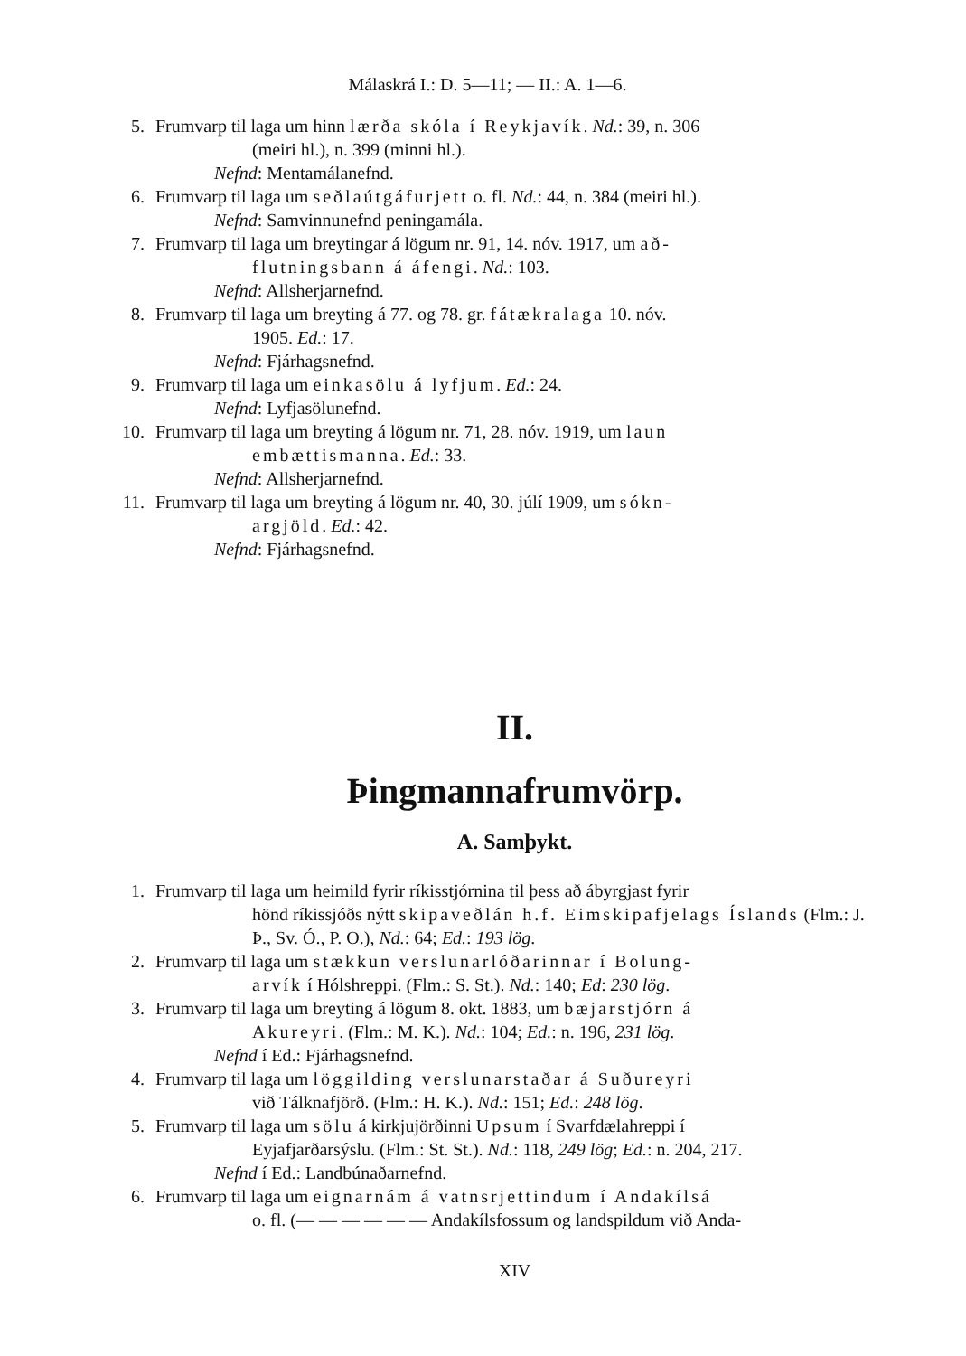Málaskrá I.: D. 5—11; — II.: A. 1—6.
5. Frumvarp til laga um hinn lærða skóla í Reykjavík. Nd.: 39, n. 306
(meiri hl.), n. 399 (minni hl.).
Nefnd: Mentamálanefnd.
6. Frumvarp til laga um seðlaútgáfurjett o. fl. Nd.: 44, n. 384 (meiri hl.).
Nefnd: Samvinnunefnd peningamála.
7. Frumvarp til laga um breytingar á lögum nr. 91, 14. nóv. 1917, um að-
flutningsbann á áfengi. Nd.: 103.
Nefnd: Allsherjarnefnd.
8. Frumvarp til laga um breyting á 77. og 78. gr. fátækralaga 10. nóv.
1905. Ed.: 17.
Nefnd: Fjárhagsnefnd.
9. Frumvarp til laga um einkasölu á lyfjum. Ed.: 24.
Nefnd: Lyfjasölunefnd.
10. Frumvarp til laga um breyting á lögum nr. 71, 28. nóv. 1919, um laun
embættismanna. Ed.: 33.
Nefnd: Allsherjarnefnd.
11. Frumvarp til laga um breyting á lögum nr. 40, 30. júlí 1909, um sókn-
argjöld. Ed.: 42.
Nefnd: Fjárhagsnefnd.
II.
Þingmannafrumvörp.
A. Samþykt.
1. Frumvarp til laga um heimild fyrir ríkisstjórnina til þess að ábyrgjast fyrir
hönd ríkissjóðs nýtt skipaveðlán h.f. Eimskipafjelags Íslands (Flm.: J. Þ., Sv. Ó., P. O.), Nd.: 64; Ed.: 193 lög.
2. Frumvarp til laga um stækkun verslunarlóðarinnar í Bolung-
arvík í Hólshreppi. (Flm.: S. St.). Nd.: 140; Ed: 230 lög.
3. Frumvarp til laga um breyting á lögum 8. okt. 1883, um bæjarstjórn á
Akureyri. (Flm.: M. K.). Nd.: 104; Ed.: n. 196, 231 lög.
Nefnd í Ed.: Fjárhagsnefnd.
4. Frumvarp til laga um löggilding verslunarstaðar á Suðureyri
við Tálknafjörð. (Flm.: H. K.). Nd.: 151; Ed.: 248 lög.
5. Frumvarp til laga um sölu á kirkjujörðinni Upsum í Svarfdælahreppi í
Eyjafjarðarsýslu. (Flm.: St. St.). Nd.: 118, 249 lög; Ed.: n. 204, 217.
Nefnd í Ed.: Landbúnaðarnefnd.
6. Frumvarp til laga um eignarnám á vatnsrjettindum í Andakílsá
o. fl. (— — — — — — Andakílsfossum og landspildum við Anda-
XIV